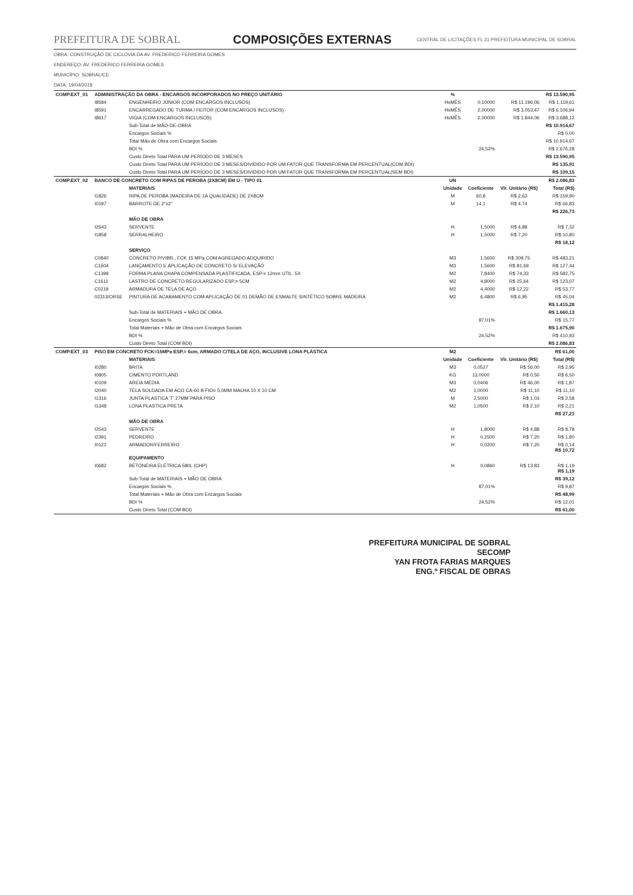PREFEITURA DE SOBRAL COMPOSIÇÕES EXTERNAS
CENTRAL DE LICITAÇÕES FL 31 PREFEITURA MUNICIPAL DE SOBRAL
OBRA: CONSTRUÇÃO DE CICLOVIA DA AV. FREDERICO FERREIRA GOMES
ENDEREÇO: AV. FREDERICO FERREIRA GOMES
MUNICÍPIO: SOBRAL/CE
DATA: 19/04/2018
| COMP.EXT_01 | ADMINISTRAÇÃO DA OBRA - ENCARGOS INCORPORADOS NO PREÇO UNITÁRIO | | % | | | R$ 13.590,95 |
| | I8584 | ENGENHEIRO JÚNIOR (COM ENCARGOS INCLUSOS) | HxMÊS | 0,10000 | R$ 11.196,06 | R$ 1.119,61 |
| | I8591 | ENCARREGADO DE TURMA / FEITOR (COM ENCARGOS INCLUSOS) | HxMÊS | 2,00000 | R$ 3.053,47 | R$ 6.106,94 |
| | I8617 | VIGIA (COM ENCARGOS INCLUSOS) | HxMÊS | 2,00000 | R$ 1.844,06 | R$ 3.688,12 |
| | | Sub-Total de MÃO-DE-OBRA | | | | R$ 10.914,67 |
| | | Encargos Sociais % | | | | R$ 0,00 |
| | | Total Mão de Obra com Encargos Sociais | | | | R$ 10.914,67 |
| | | BDI % | | 24,52% | | R$ 2.676,28 |
| | | Custo Direto Total PARA UM PERÍODO DE 3 MESES | | | | R$ 13.590,95 |
| | | Custo Direto Total PARA UM PERÍODO DE 3 MESES/DIVIDIDO POR UM FATOR QUE TRANSFORMA EM PERCENTUAL(COM BDI) | | | | R$ 135,91 |
| | | Custo Direto Total PARA UM PERÍODO DE 3 MESES/DIVIDIDO POR UM FATOR QUE TRANSFORMA EM PERCENTUAL(SEM BDI) | | | | R$ 109,15 |
| COMP.EXT_02 | BANCO DE CONCRETO COM RIPAS DE PEROBA (2X8CM) EM U - TIPO 01 | | UN | | | R$ 2.086,83 |
| | | MATERIAIS | Unidade | Coeficiente | Vlr. Unitário (R$) | Total (R$) |
| | I1826 | RIPA DE PEROBA (MADEIRA DE 1A QUALIDADE) DE 2X8CM | M | 60,8 | R$ 2,63 | R$ 159,90 |
| | I0197 | BARROTE DE 2"x2" | M | 14,1 | R$ 4,74 | R$ 66,83 |
| | | | | | | R$ 226,73 |
| | | MÃO DE OBRA | | | | |
| | I2543 | SERVENTE | H | 1,5000 | R$ 4,88 | R$ 7,32 |
| | I1858 | SERRALHEIRO | H | 1,5000 | R$ 7,20 | R$ 10,80 |
| | | | | | | R$ 18,12 |
| | | SERVIÇO | | | | |
| | C0840 | CONCRETO P/VIBR., FCK 15 MPa COM AGREGADO ADQUIRIDO | M3 | 1,5600 | R$ 309,75 | R$ 483,21 |
| | C1604 | LANÇAMENTO E APLICAÇÃO DE CONCRETO S/ ELEVAÇÃO | M3 | 1,5600 | R$ 81,69 | R$ 127,44 |
| | C1399 | FORMA PLANA CHAPA COMPENSADA PLASTIFICADA, ESP.= 12mm UTIL. 5X | M2 | 7,8400 | R$ 74,33 | R$ 582,75 |
| | C1611 | LASTRO DE CONCRETO REGULARIZADO ESP.= 5CM | M2 | 4,8000 | R$ 25,64 | R$ 123,07 |
| | C0219 | ARMADURA DE TELA DE AÇO | M2 | 4,4000 | R$ 12,22 | R$ 53,77 |
| | 02313/ORSE | PINTURA DE ACABAMENTO COM APLICAÇÃO DE 01 DEMÃO DE ESMALTE SINTÉTICO SOBRE MADEIRA | M2 | 6,4800 | R$ 6,95 | R$ 45,04 |
| | | | | | | R$ 1.415,28 |
| | | Sub-Total de MATERIAIS + MÃO DE OBRA | | | | R$ 1.660,13 |
| | | Encargos Sociais % | | 87,01% | | R$ 15,77 |
| | | Total Materiais + Mão de Obra com Encargos Sociais | | | | R$ 1.675,90 |
| | | BDI % | | 24,52% | | R$ 410,93 |
| | | Custo Direto Total (COM BDI) | | | | R$ 2.086,83 |
| COMP.EXT_03 | PISO EM CONCRETO FCK=15MPa ESP.= 6cm, ARMADO C/TELA DE AÇO, INCLUSIVE LONA PLÁSTICA | | M2 | | | R$ 61,00 |
| | | MATERIAIS | Unidade | Coeficiente | Vlr. Unitário (R$) | Total (R$) |
| | I0280 | BRITA | M3 | 0,0527 | R$ 56,00 | R$ 2,95 |
| | I0805 | CIMENTO PORTLAND | KG | 13,0000 | R$ 0,50 | R$ 6,50 |
| | I0109 | AREIA MÉDIA | M3 | 0,0406 | R$ 46,00 | R$ 1,87 |
| | I2040 | TELA SOLDADA EM ACO CA-60 B FIO= 5,0MM MALHA 10 X 10 CM | M2 | 1,0000 | R$ 11,10 | R$ 11,10 |
| | I1316 | JUNTA PLASTICA 'T' 27MM PARA PISO | M | 2,5000 | R$ 1,03 | R$ 2,58 |
| | I1348 | LONA PLASTICA PRETA | M2 | 1,0500 | R$ 2,10 | R$ 2,21 |
| | | | | | | R$ 27,21 |
| | | MÃO DE OBRA | | | | |
| | I2543 | SERVENTE | H | 1,8000 | R$ 4,88 | R$ 8,78 |
| | I2391 | PEDREIRO | H | 0,2500 | R$ 7,20 | R$ 1,80 |
| | I0121 | ARMADOR/FERREIRO | H | 0,0200 | R$ 7,20 | R$ 0,14 R$ 10,72 |
| | | EQUIPAMENTO | | | | |
| | I0682 | BETONEIRA ELÉTRICA 580L (CHP) | H | 0,0860 | R$ 13,83 | R$ 1,19 R$ 1,19 |
| | | Sub-Total de MATERIAIS + MÃO DE OBRA | | | | R$ 39,12 |
| | | Encargos Sociais % | | 87,01% | | R$ 9,87 |
| | | Total Materiais + Mão de Obra com Encargos Sociais | | | | R$ 48,99 |
| | | BDI % | | 24,52% | | R$ 12,01 |
| | | Custo Direto Total (COM BDI) | | | | R$ 61,00 |
PREFEITURA MUNICIPAL DE SOBRAL
SECOMP
YAN FROTA FARIAS MARQUES
ENG.º FISCAL DE OBRAS